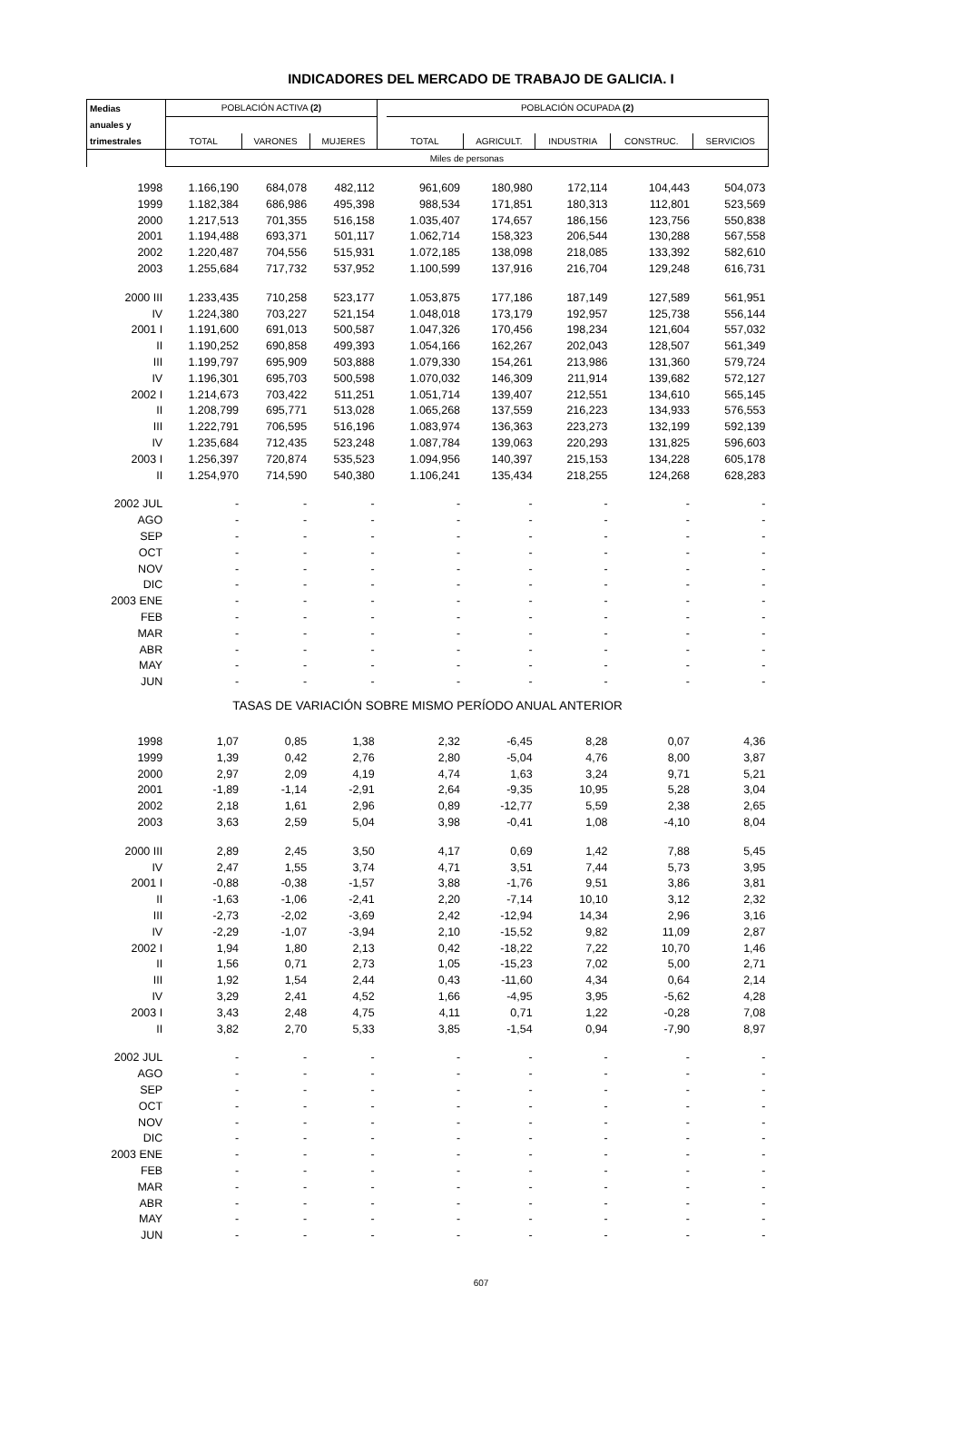INDICADORES DEL MERCADO DE TRABAJO DE GALICIA. I
| Medias | POBLACIÓN ACTIVA (2) | | | | POBLACIÓN OCUPADA (2) | | | | |
| --- | --- | --- | --- | --- | --- | --- | --- | --- | --- |
| anuales y | | | | | | | | | |
| trimestrales | TOTAL | VARONES | MUJERES | | TOTAL | AGRICULT. | INDUSTRIA | CONSTRUC. | SERVICIOS |
| | Miles de personas | | | | | | | | |
| 1998 | 1.166,190 | 684,078 | 482,112 | | 961,609 | 180,980 | 172,114 | 104,443 | 504,073 |
| 1999 | 1.182,384 | 686,986 | 495,398 | | 988,534 | 171,851 | 180,313 | 112,801 | 523,569 |
| 2000 | 1.217,513 | 701,355 | 516,158 | | 1.035,407 | 174,657 | 186,156 | 123,756 | 550,838 |
| 2001 | 1.194,488 | 693,371 | 501,117 | | 1.062,714 | 158,323 | 206,544 | 130,288 | 567,558 |
| 2002 | 1.220,487 | 704,556 | 515,931 | | 1.072,185 | 138,098 | 218,085 | 133,392 | 582,610 |
| 2003 | 1.255,684 | 717,732 | 537,952 | | 1.100,599 | 137,916 | 216,704 | 129,248 | 616,731 |
| 2000 III | 1.233,435 | 710,258 | 523,177 | | 1.053,875 | 177,186 | 187,149 | 127,589 | 561,951 |
| IV | 1.224,380 | 703,227 | 521,154 | | 1.048,018 | 173,179 | 192,957 | 125,738 | 556,144 |
| 2001 I | 1.191,600 | 691,013 | 500,587 | | 1.047,326 | 170,456 | 198,234 | 121,604 | 557,032 |
| II | 1.190,252 | 690,858 | 499,393 | | 1.054,166 | 162,267 | 202,043 | 128,507 | 561,349 |
| III | 1.199,797 | 695,909 | 503,888 | | 1.079,330 | 154,261 | 213,986 | 131,360 | 579,724 |
| IV | 1.196,301 | 695,703 | 500,598 | | 1.070,032 | 146,309 | 211,914 | 139,682 | 572,127 |
| 2002 I | 1.214,673 | 703,422 | 511,251 | | 1.051,714 | 139,407 | 212,551 | 134,610 | 565,145 |
| II | 1.208,799 | 695,771 | 513,028 | | 1.065,268 | 137,559 | 216,223 | 134,933 | 576,553 |
| III | 1.222,791 | 706,595 | 516,196 | | 1.083,974 | 136,363 | 223,273 | 132,199 | 592,139 |
| IV | 1.235,684 | 712,435 | 523,248 | | 1.087,784 | 139,063 | 220,293 | 131,825 | 596,603 |
| 2003 I | 1.256,397 | 720,874 | 535,523 | | 1.094,956 | 140,397 | 215,153 | 134,228 | 605,178 |
| II | 1.254,970 | 714,590 | 540,380 | | 1.106,241 | 135,434 | 218,255 | 124,268 | 628,283 |
| 2002 JUL | - | - | - | | - | - | - | - | - |
| AGO | - | - | - | | - | - | - | - | - |
| SEP | - | - | - | | - | - | - | - | - |
| OCT | - | - | - | | - | - | - | - | - |
| NOV | - | - | - | | - | - | - | - | - |
| DIC | - | - | - | | - | - | - | - | - |
| 2003 ENE | - | - | - | | - | - | - | - | - |
| FEB | - | - | - | | - | - | - | - | - |
| MAR | - | - | - | | - | - | - | - | - |
| ABR | - | - | - | | - | - | - | - | - |
| MAY | - | - | - | | - | - | - | - | - |
| JUN | - | - | - | | - | - | - | - | - |
| TASAS DE VARIACIÓN SOBRE MISMO PERÍODO ANUAL ANTERIOR | | | | | | | | | |
| 1998 | 1,07 | 0,85 | 1,38 | | 2,32 | -6,45 | 8,28 | 0,07 | 4,36 |
| 1999 | 1,39 | 0,42 | 2,76 | | 2,80 | -5,04 | 4,76 | 8,00 | 3,87 |
| 2000 | 2,97 | 2,09 | 4,19 | | 4,74 | 1,63 | 3,24 | 9,71 | 5,21 |
| 2001 | -1,89 | -1,14 | -2,91 | | 2,64 | -9,35 | 10,95 | 5,28 | 3,04 |
| 2002 | 2,18 | 1,61 | 2,96 | | 0,89 | -12,77 | 5,59 | 2,38 | 2,65 |
| 2003 | 3,63 | 2,59 | 5,04 | | 3,98 | -0,41 | 1,08 | -4,10 | 8,04 |
| 2000 III | 2,89 | 2,45 | 3,50 | | 4,17 | 0,69 | 1,42 | 7,88 | 5,45 |
| IV | 2,47 | 1,55 | 3,74 | | 4,71 | 3,51 | 7,44 | 5,73 | 3,95 |
| 2001 I | -0,88 | -0,38 | -1,57 | | 3,88 | -1,76 | 9,51 | 3,86 | 3,81 |
| II | -1,63 | -1,06 | -2,41 | | 2,20 | -7,14 | 10,10 | 3,12 | 2,32 |
| III | -2,73 | -2,02 | -3,69 | | 2,42 | -12,94 | 14,34 | 2,96 | 3,16 |
| IV | -2,29 | -1,07 | -3,94 | | 2,10 | -15,52 | 9,82 | 11,09 | 2,87 |
| 2002 I | 1,94 | 1,80 | 2,13 | | 0,42 | -18,22 | 7,22 | 10,70 | 1,46 |
| II | 1,56 | 0,71 | 2,73 | | 1,05 | -15,23 | 7,02 | 5,00 | 2,71 |
| III | 1,92 | 1,54 | 2,44 | | 0,43 | -11,60 | 4,34 | 0,64 | 2,14 |
| IV | 3,29 | 2,41 | 4,52 | | 1,66 | -4,95 | 3,95 | -5,62 | 4,28 |
| 2003 I | 3,43 | 2,48 | 4,75 | | 4,11 | 0,71 | 1,22 | -0,28 | 7,08 |
| II | 3,82 | 2,70 | 5,33 | | 3,85 | -1,54 | 0,94 | -7,90 | 8,97 |
| 2002 JUL | - | - | - | | - | - | - | - | - |
| AGO | - | - | - | | - | - | - | - | - |
| SEP | - | - | - | | - | - | - | - | - |
| OCT | - | - | - | | - | - | - | - | - |
| NOV | - | - | - | | - | - | - | - | - |
| DIC | - | - | - | | - | - | - | - | - |
| 2003 ENE | - | - | - | | - | - | - | - | - |
| FEB | - | - | - | | - | - | - | - | - |
| MAR | - | - | - | | - | - | - | - | - |
| ABR | - | - | - | | - | - | - | - | - |
| MAY | - | - | - | | - | - | - | - | - |
| JUN | - | - | - | | - | - | - | - | - |
607